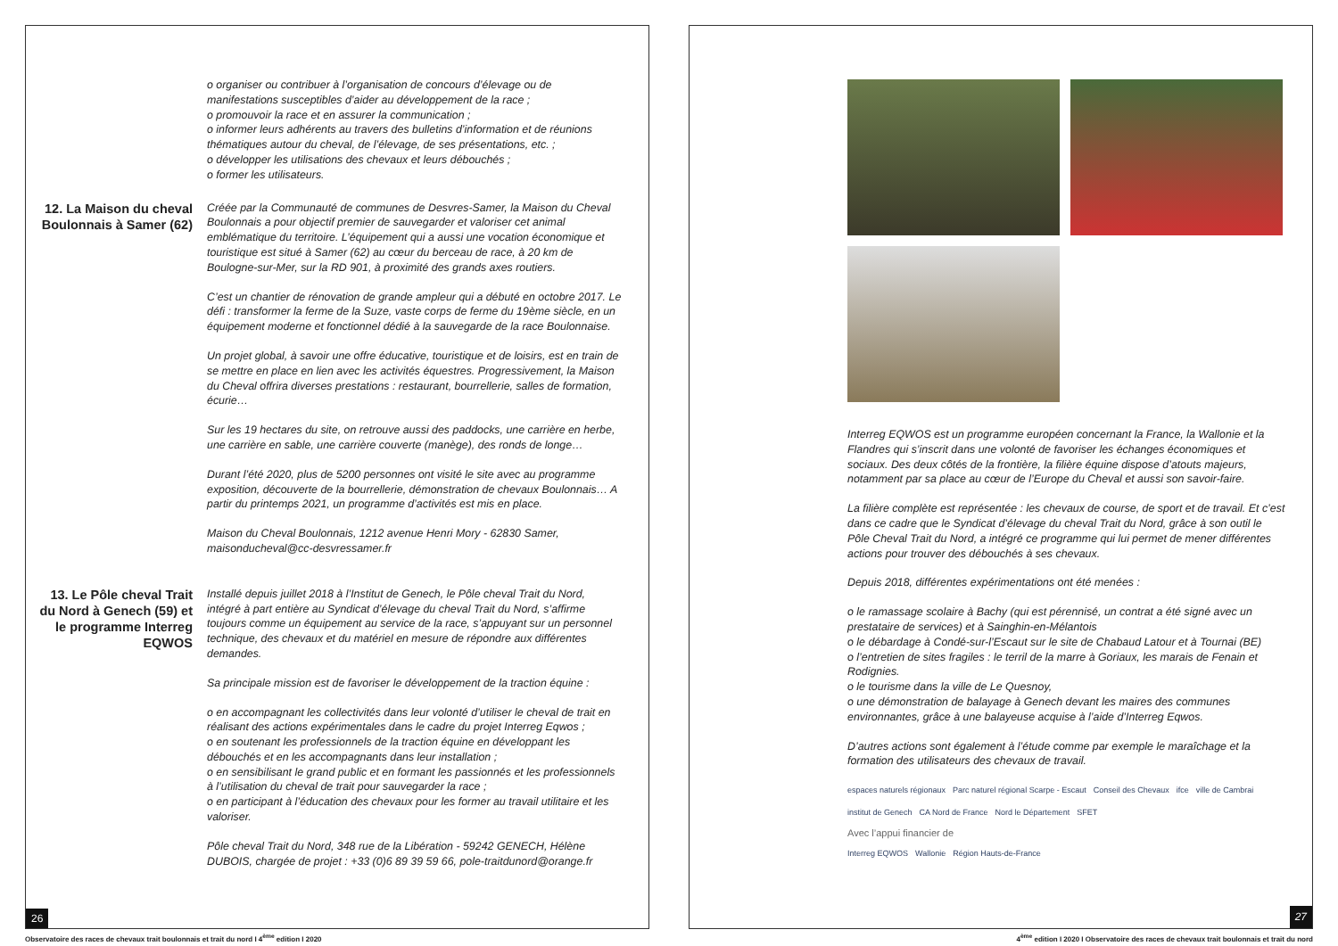o organiser ou contribuer à l’organisation de concours d’élevage ou de manifestations susceptibles d’aider au développement de la race ;
o promouvoir la race et en assurer la communication ;
o informer leurs adhérents au travers des bulletins d’information et de réunions thématiques autour du cheval, de l’élevage, de ses présentations, etc. ;
o développer les utilisations des chevaux et leurs débouchés ;
o former les utilisateurs.
12. La Maison du cheval Boulonnais à Samer (62)
Créée par la Communauté de communes de Desvres-Samer, la Maison du Cheval Boulonnais a pour objectif premier de sauvegarder et valoriser cet animal emblématique du territoire. L’équipement qui a aussi une vocation économique et touristique est situé à Samer (62) au cœur du berceau de race, à 20 km de Boulogne-sur-Mer, sur la RD 901, à proximité des grands axes routiers.
C’est un chantier de rénovation de grande ampleur qui a débuté en octobre 2017. Le défi : transformer la ferme de la Suze, vaste corps de ferme du 19ème siècle, en un équipement moderne et fonctionnel dédié à la sauvegarde de la race Boulonnaise.
Un projet global, à savoir une offre éducative, touristique et de loisirs, est en train de se mettre en place en lien avec les activités équestres. Progressivement, la Maison du Cheval offrira diverses prestations : restaurant, bourrellerie, salles de formation, écurie…
Sur les 19 hectares du site, on retrouve aussi des paddocks, une carrière en herbe, une carrière en sable, une carrière couverte (manège), des ronds de longe…
Durant l’été 2020, plus de 5200 personnes ont visité le site avec au programme exposition, découverte de la bourrellerie, démonstration de chevaux Boulonnais… A partir du printemps 2021, un programme d’activités est mis en place.
Maison du Cheval Boulonnais, 1212 avenue Henri Mory - 62830 Samer, maisonducheval@cc-desvressamer.fr
13. Le Pôle cheval Trait du Nord à Genech (59) et le programme Interreg EQWOS
Installé depuis juillet 2018 à l’Institut de Genech, le Pôle cheval Trait du Nord, intégré à part entière au Syndicat d’élevage du cheval Trait du Nord, s’affirme toujours comme un équipement au service de la race, s’appuyant sur un personnel technique, des chevaux et du matériel en mesure de répondre aux différentes demandes.
Sa principale mission est de favoriser le développement de la traction équine :
o en accompagnant les collectivités dans leur volonté d’utiliser le cheval de trait en réalisant des actions expérimentales dans le cadre du projet Interreg Eqwos ;
o en soutenant les professionnels de la traction équine en développant les débouchés et en les accompagnants dans leur installation ;
o en sensibilisant le grand public et en formant les passionnés et les professionnels à l’utilisation du cheval de trait pour sauvegarder la race ;
o en participant à l’éducation des chevaux pour les former au travail utilitaire et les valoriser.
Pôle cheval Trait du Nord, 348 rue de la Libération - 59242 GENECH, Hélène DUBOIS, chargée de projet : +33 (0)6 89 39 59 66, pole-traitdunord@orange.fr
26
Interreg EQWOS est un programme européen concernant la France, la Wallonie et la Flandres qui s’inscrit dans une volonté de favoriser les échanges économiques et sociaux. Des deux côtés de la frontière, la filière équine dispose d’atouts majeurs, notamment par sa place au cœur de l’Europe du Cheval et aussi son savoir-faire.
La filière complète est représentée : les chevaux de course, de sport et de travail. Et c’est dans ce cadre que le Syndicat d’élevage du cheval Trait du Nord, grâce à son outil le Pôle Cheval Trait du Nord, a intégré ce programme qui lui permet de mener différentes actions pour trouver des débouchés à ses chevaux.
Depuis 2018, différentes expérimentations ont été menées :
o le ramassage scolaire à Bachy (qui est pérennisé, un contrat a été signé avec un prestataire de services) et à Sainghin-en-Mélantois
o le débardage à Condé-sur-l’Escaut sur le site de Chabaud Latour et à Tournai (BE)
o l’entretien de sites fragiles : le terril de la marre à Goriaux, les marais de Fenain et Rodignies.
o le tourisme dans la ville de Le Quesnoy,
o une démonstration de balayage à Genech devant les maires des communes environnantes, grâce à une balayeuse acquise à l’aide d’Interreg Eqwos.
D’autres actions sont également à l’étude comme par exemple le maraîchage et la formation des utilisateurs des chevaux de travail.
espaces naturels régionaux Parc naturel régional Scarpe - Escaut Conseil des Chevaux ifce ville de Cambrai institut de Genech CA Nord de France Nord le Département SFET
Avec l’appui financier de
Interreg EQWOS Wallonie Région Hauts-de-France
27
Observatoire des races de chevaux trait boulonnais et trait du nord I 4<sup>ème</sup> edition I 2020 4<sup>ème</sup> edition I 2020 I Observatoire des races de chevaux trait boulonnais et trait du nord